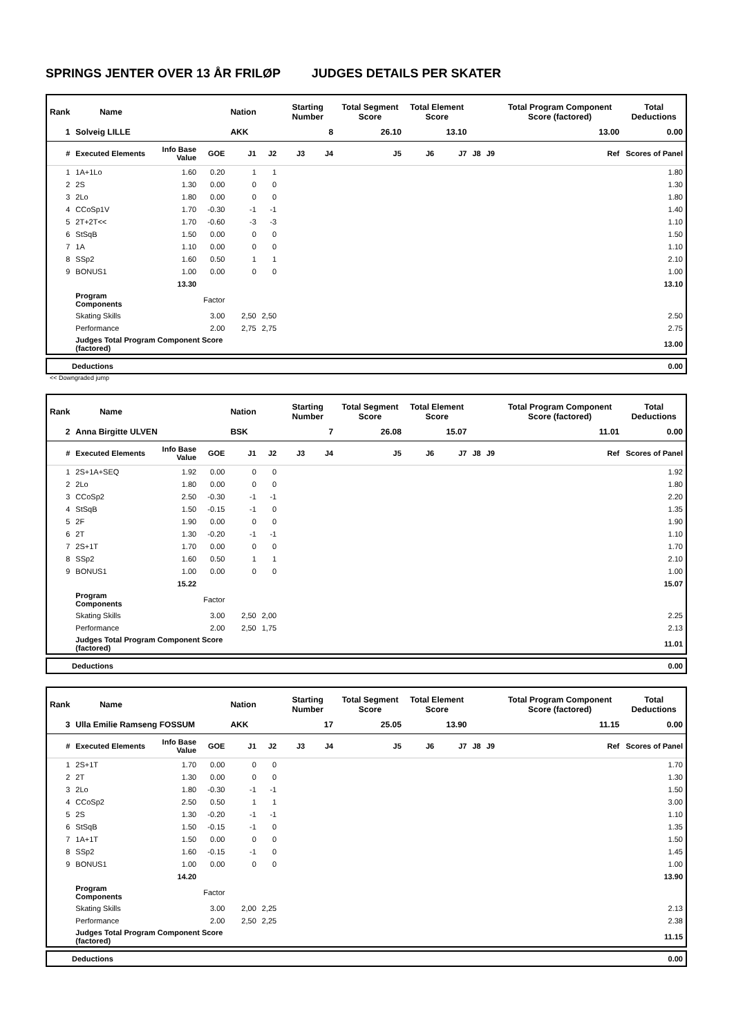SPRINGS JENTER OVER 13 ÅR FRILØP JUDGES DETAILS PER SKATER
| Rank | Name | | | Nation | | Starting Number | | Total Segment Score | Total Element Score | | | | Total Program Component Score (factored) | Total Deductions |
| --- | --- | --- | --- | --- | --- | --- | --- | --- | --- | --- | --- | --- | --- | --- |
| 1 | Solveig LILLE | | | AKK | | 8 | | 26.10 | 13.10 | | | | 13.00 | 0.00 |
| # | Executed Elements | Info Base Value | GOE | J1 | J2 | J3 | J4 | J5 | J6 | J7 | J8 | J9 | Ref | Scores of Panel |
| 1 | 1A+1Lo | 1.60 | 0.20 | 1 | 1 | | | | | | | | | 1.80 |
| 2 | 2S | 1.30 | 0.00 | 0 | 0 | | | | | | | | | 1.30 |
| 3 | 2Lo | 1.80 | 0.00 | 0 | 0 | | | | | | | | | 1.80 |
| 4 | CCoSp1V | 1.70 | -0.30 | -1 | -1 | | | | | | | | | 1.40 |
| 5 | 2T+2T<< | 1.70 | -0.60 | -3 | -3 | | | | | | | | | 1.10 |
| 6 | StSqB | 1.50 | 0.00 | 0 | 0 | | | | | | | | | 1.50 |
| 7 | 1A | 1.10 | 0.00 | 0 | 0 | | | | | | | | | 1.10 |
| 8 | SSp2 | 1.60 | 0.50 | 1 | 1 | | | | | | | | | 2.10 |
| 9 | BONUS1 | 1.00 | 0.00 | 0 | 0 | | | | | | | | | 1.00 |
| | | 13.30 | | | | | | | | | | | | 13.10 |
| | Program Components | | Factor | | | | | | | | | | | |
| | Skating Skills | | 3.00 | 2,50 | 2,50 | | | | | | | | | 2.50 |
| | Performance | | 2.00 | 2,75 | 2,75 | | | | | | | | | 2.75 |
| | Judges Total Program Component Score (factored) | | | | | | | | | | | | | 13.00 |
Deductions 0.00
<< Downgraded jump
| Rank | Name | | | Nation | | Starting Number | | Total Segment Score | Total Element Score | | | | Total Program Component Score (factored) | Total Deductions |
| --- | --- | --- | --- | --- | --- | --- | --- | --- | --- | --- | --- | --- | --- | --- |
| 2 | Anna Birgitte ULVEN | | | BSK | | 7 | | 26.08 | 15.07 | | | | 11.01 | 0.00 |
| # | Executed Elements | Info Base Value | GOE | J1 | J2 | J3 | J4 | J5 | J6 | J7 | J8 | J9 | Ref | Scores of Panel |
| 1 | 2S+1A+SEQ | 1.92 | 0.00 | 0 | 0 | | | | | | | | | 1.92 |
| 2 | 2Lo | 1.80 | 0.00 | 0 | 0 | | | | | | | | | 1.80 |
| 3 | CCoSp2 | 2.50 | -0.30 | -1 | -1 | | | | | | | | | 2.20 |
| 4 | StSqB | 1.50 | -0.15 | -1 | 0 | | | | | | | | | 1.35 |
| 5 | 2F | 1.90 | 0.00 | 0 | 0 | | | | | | | | | 1.90 |
| 6 | 2T | 1.30 | -0.20 | -1 | -1 | | | | | | | | | 1.10 |
| 7 | 2S+1T | 1.70 | 0.00 | 0 | 0 | | | | | | | | | 1.70 |
| 8 | SSp2 | 1.60 | 0.50 | 1 | 1 | | | | | | | | | 2.10 |
| 9 | BONUS1 | 1.00 | 0.00 | 0 | 0 | | | | | | | | | 1.00 |
| | | 15.22 | | | | | | | | | | | | 15.07 |
| | Program Components | | Factor | | | | | | | | | | | |
| | Skating Skills | | 3.00 | 2,50 | 2,00 | | | | | | | | | 2.25 |
| | Performance | | 2.00 | 2,50 | 1,75 | | | | | | | | | 2.13 |
| | Judges Total Program Component Score (factored) | | | | | | | | | | | | | 11.01 |
Deductions 0.00
| Rank | Name | | | Nation | | Starting Number | | Total Segment Score | Total Element Score | | | | Total Program Component Score (factored) | Total Deductions |
| --- | --- | --- | --- | --- | --- | --- | --- | --- | --- | --- | --- | --- | --- | --- |
| 3 | Ulla Emilie Ramseng FOSSUM | | | AKK | | 17 | | 25.05 | 13.90 | | | | 11.15 | 0.00 |
| # | Executed Elements | Info Base Value | GOE | J1 | J2 | J3 | J4 | J5 | J6 | J7 | J8 | J9 | Ref | Scores of Panel |
| 1 | 2S+1T | 1.70 | 0.00 | 0 | 0 | | | | | | | | | 1.70 |
| 2 | 2T | 1.30 | 0.00 | 0 | 0 | | | | | | | | | 1.30 |
| 3 | 2Lo | 1.80 | -0.30 | -1 | -1 | | | | | | | | | 1.50 |
| 4 | CCoSp2 | 2.50 | 0.50 | 1 | 1 | | | | | | | | | 3.00 |
| 5 | 2S | 1.30 | -0.20 | -1 | -1 | | | | | | | | | 1.10 |
| 6 | StSqB | 1.50 | -0.15 | -1 | 0 | | | | | | | | | 1.35 |
| 7 | 1A+1T | 1.50 | 0.00 | 0 | 0 | | | | | | | | | 1.50 |
| 8 | SSp2 | 1.60 | -0.15 | -1 | 0 | | | | | | | | | 1.45 |
| 9 | BONUS1 | 1.00 | 0.00 | 0 | 0 | | | | | | | | | 1.00 |
| | | 14.20 | | | | | | | | | | | | 13.90 |
| | Program Components | | Factor | | | | | | | | | | | |
| | Skating Skills | | 3.00 | 2,00 | 2,25 | | | | | | | | | 2.13 |
| | Performance | | 2.00 | 2,50 | 2,25 | | | | | | | | | 2.38 |
| | Judges Total Program Component Score (factored) | | | | | | | | | | | | | 11.15 |
Deductions 0.00